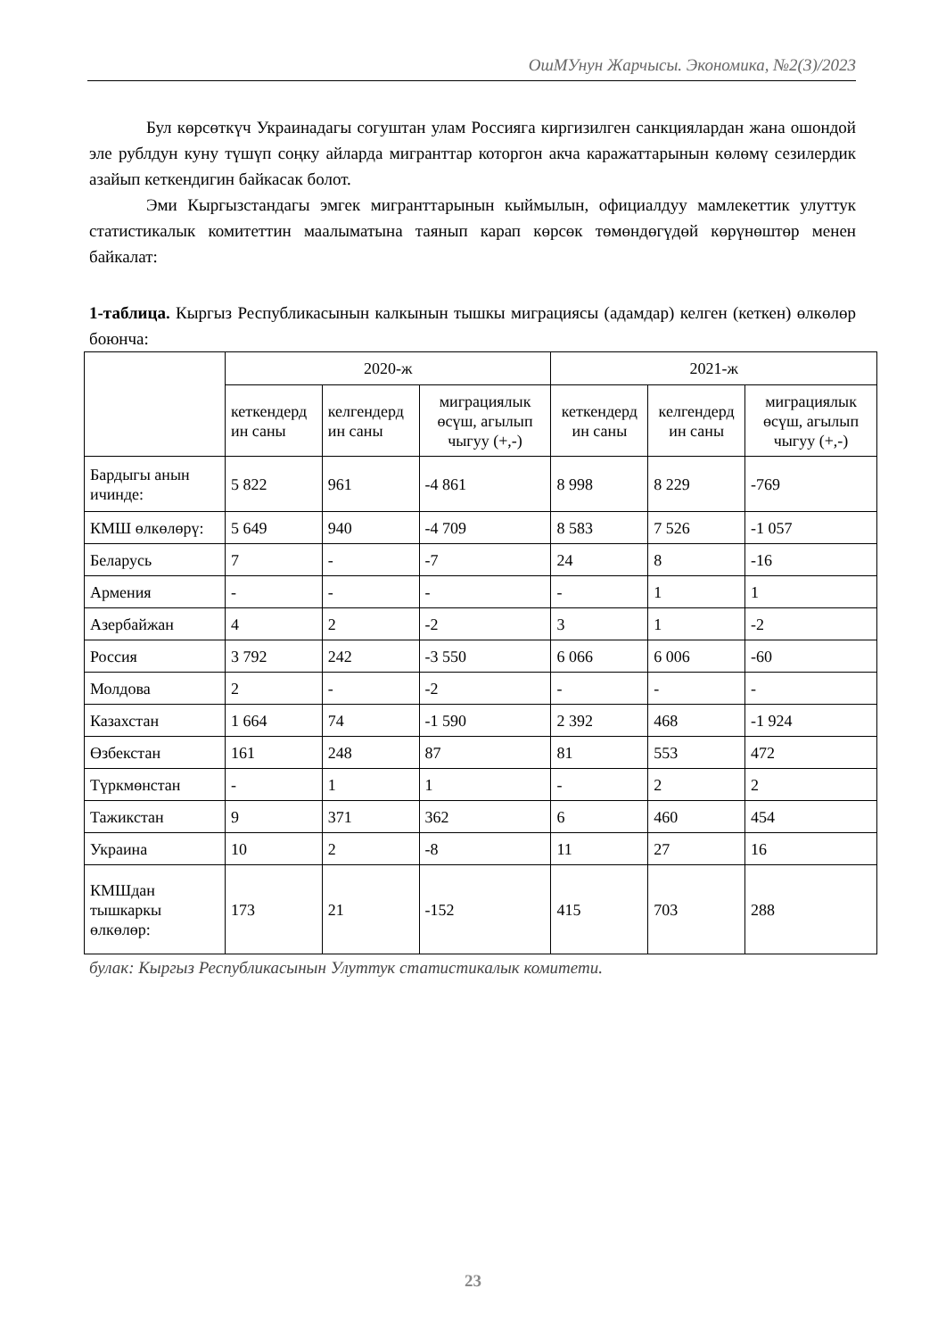ОшМУнун Жарчысы. Экономика, №2(3)/2023
Бул көрсөткүч Украинадагы согуштан улам Россияга киргизилген санкциялардан жана ошондой эле рублдун куну түшүп соңку айларда мигранттар которгон акча каражаттарынын көлөмү сезилердик азайып кеткендигин байкасак болот.
Эми Кыргызстандагы эмгек мигранттарынын кыймылын, официалдуу мамлекеттик улуттук статистикалык комитеттин маалыматына таянып карап көрсөк төмөндөгүдөй көрүнөштөр менен байкалат:
1-таблица. Кыргыз Республикасынын калкынын тышкы миграциясы (адамдар) келген (кеткен) өлкөлөр боюнча:
| | 2020-ж | | | 2021-ж | | |
| --- | --- | --- | --- | --- | --- | --- |
| | кеткендерд ин саны | келгендерд ин саны | миграциялык өсүш, агылып чыгуу (+,-) | кеткендерд ин саны | келгендерд ин саны | миграциялык өсүш, агылып чыгуу (+,-) |
| Бардыгы анын ичинде: | 5 822 | 961 | -4 861 | 8 998 | 8 229 | -769 |
| КМШ өлкөлөрү: | 5 649 | 940 | -4 709 | 8 583 | 7 526 | -1 057 |
| Беларусь | 7 | - | -7 | 24 | 8 | -16 |
| Армения | - | - | - | - | 1 | 1 |
| Азербайжан | 4 | 2 | -2 | 3 | 1 | -2 |
| Россия | 3 792 | 242 | -3 550 | 6 066 | 6 006 | -60 |
| Молдова | 2 | - | -2 | - | - | - |
| Казахстан | 1 664 | 74 | -1 590 | 2 392 | 468 | -1 924 |
| Өзбекстан | 161 | 248 | 87 | 81 | 553 | 472 |
| Түркмөнстан | - | 1 | 1 | - | 2 | 2 |
| Тажикстан | 9 | 371 | 362 | 6 | 460 | 454 |
| Украина | 10 | 2 | -8 | 11 | 27 | 16 |
| КМШдан тышкаркы өлкөлөр: | 173 | 21 | -152 | 415 | 703 | 288 |
булак: Кыргыз Республикасынын Улуттук статистикалык комитети.
23